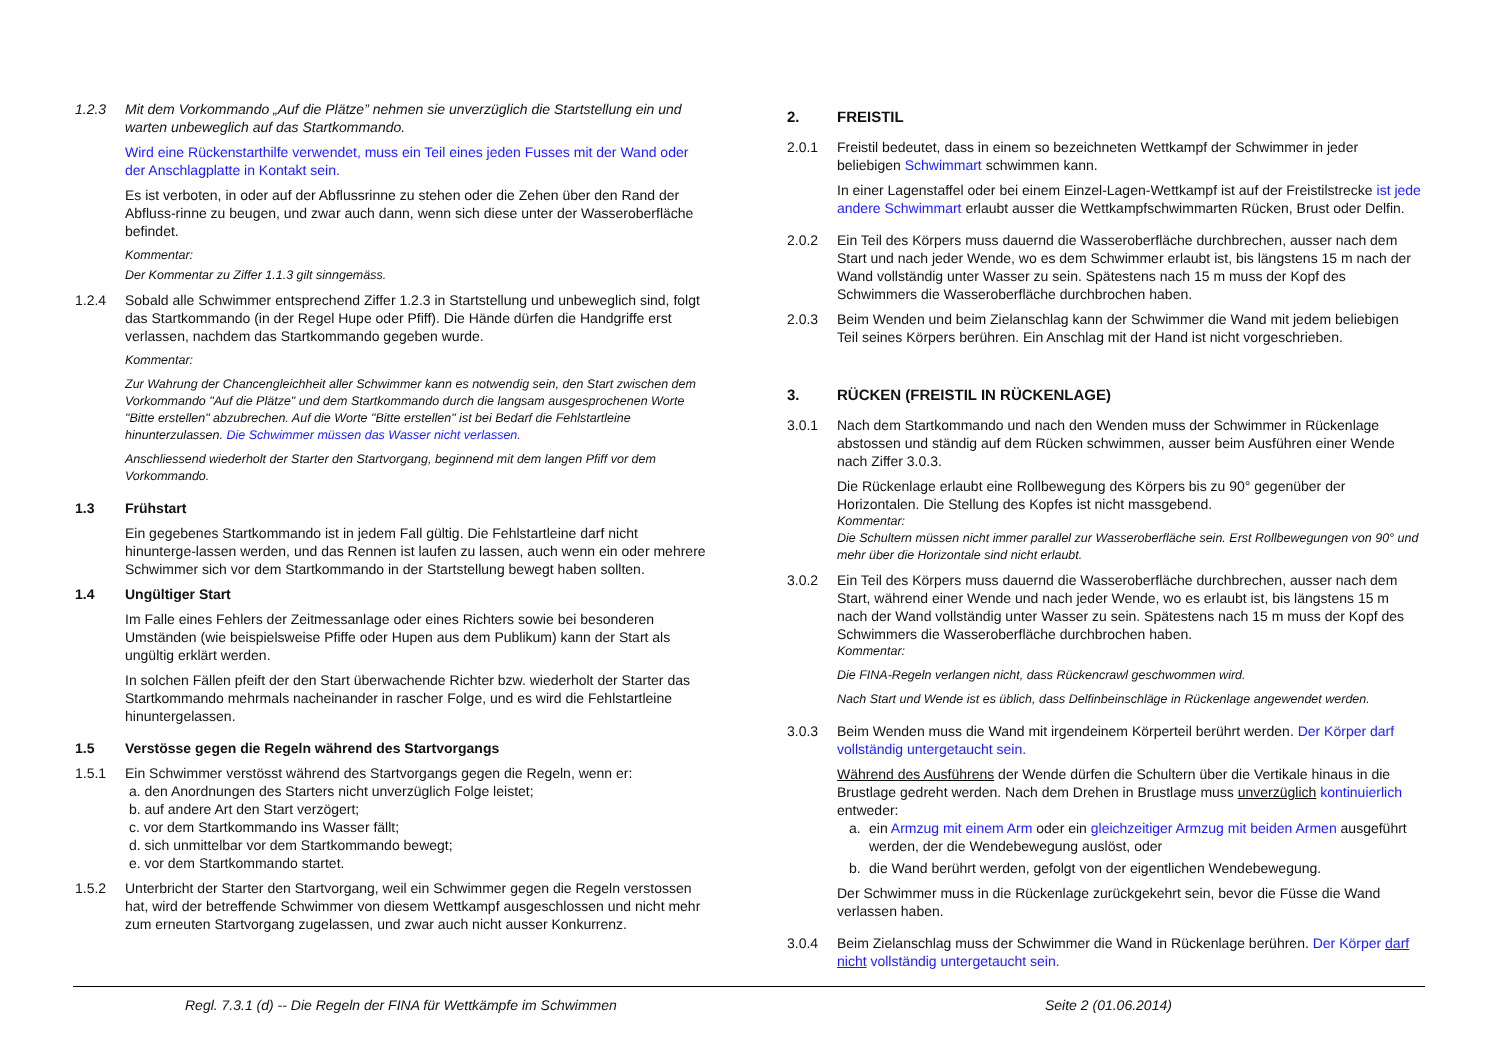1.2.3 Mit dem Vorkommando „Auf die Plätze” nehmen sie unverzüglich die Startstellung ein und warten unbeweglich auf das Startkommando.
Wird eine Rückenstarthilfe verwendet, muss ein Teil eines jeden Fusses mit der Wand oder der Anschlagplatte in Kontakt sein.
Es ist verboten, in oder auf der Abflussrinne zu stehen oder die Zehen über den Rand der Abfluss-rinne zu beugen, und zwar auch dann, wenn sich diese unter der Wasseroberfläche befindet.
Kommentar:
Der Kommentar zu Ziffer 1.1.3 gilt sinngemäss.
1.2.4 Sobald alle Schwimmer entsprechend Ziffer 1.2.3 in Startstellung und unbeweglich sind, folgt das Startkommando (in der Regel Hupe oder Pfiff). Die Hände dürfen die Handgriffe erst verlassen, nachdem das Startkommando gegeben wurde.
Kommentar:
Zur Wahrung der Chancengleichheit aller Schwimmer kann es notwendig sein, den Start zwischen dem Vorkommando "Auf die Plätze" und dem Startkommando durch die langsam ausgesprochenen Worte "Bitte erstellen" abzubrechen. Auf die Worte "Bitte erstellen" ist bei Bedarf die Fehlstartleine hinunterzulassen. Die Schwimmer müssen das Wasser nicht verlassen.
Anschliessend wiederholt der Starter den Startvorgang, beginnend mit dem langen Pfiff vor dem Vorkommando.
1.3 Frühstart
Ein gegebenes Startkommando ist in jedem Fall gültig. Die Fehlstartleine darf nicht hinunterge-lassen werden, und das Rennen ist laufen zu lassen, auch wenn ein oder mehrere Schwimmer sich vor dem Startkommando in der Startstellung bewegt haben sollten.
1.4 Ungültiger Start
Im Falle eines Fehlers der Zeitmessanlage oder eines Richters sowie bei besonderen Umständen (wie beispielsweise Pfiffe oder Hupen aus dem Publikum) kann der Start als ungültig erklärt werden.
In solchen Fällen pfeift der den Start überwachende Richter bzw. wiederholt der Starter das Startkommando mehrmals nacheinander in rascher Folge, und es wird die Fehlstartleine hinuntergelassen.
1.5 Verstösse gegen die Regeln während des Startvorgangs
1.5.1 Ein Schwimmer verstösst während des Startvorgangs gegen die Regeln, wenn er:
a. den Anordnungen des Starters nicht unverzüglich Folge leistet;
b. auf andere Art den Start verzögert;
c. vor dem Startkommando ins Wasser fällt;
d. sich unmittelbar vor dem Startkommando bewegt;
e. vor dem Startkommando startet.
1.5.2 Unterbricht der Starter den Startvorgang, weil ein Schwimmer gegen die Regeln verstossen hat, wird der betreffende Schwimmer von diesem Wettkampf ausgeschlossen und nicht mehr zum erneuten Startvorgang zugelassen, und zwar auch nicht ausser Konkurrenz.
2. FREISTIL
2.0.1 Freistil bedeutet, dass in einem so bezeichneten Wettkampf der Schwimmer in jeder beliebigen Schwimmart schwimmen kann.
In einer Lagenstaffel oder bei einem Einzel-Lagen-Wettkampf ist auf der Freistilstrecke ist jede andere Schwimmart erlaubt ausser die Wettkampfschwimmarten Rücken, Brust oder Delfin.
2.0.2 Ein Teil des Körpers muss dauernd die Wasseroberfläche durchbrechen, ausser nach dem Start und nach jeder Wende, wo es dem Schwimmer erlaubt ist, bis längstens 15 m nach der Wand vollständig unter Wasser zu sein. Spätestens nach 15 m muss der Kopf des Schwimmers die Wasseroberfläche durchbrochen haben.
2.0.3 Beim Wenden und beim Zielanschlag kann der Schwimmer die Wand mit jedem beliebigen Teil seines Körpers berühren. Ein Anschlag mit der Hand ist nicht vorgeschrieben.
3. RÜCKEN (FREISTIL IN RÜCKENLAGE)
3.0.1 Nach dem Startkommando und nach den Wenden muss der Schwimmer in Rückenlage abstossen und ständig auf dem Rücken schwimmen, ausser beim Ausführen einer Wende nach Ziffer 3.0.3.
Die Rückenlage erlaubt eine Rollbewegung des Körpers bis zu 90° gegenüber der Horizontalen. Die Stellung des Kopfes ist nicht massgebend.
Kommentar:
Die Schultern müssen nicht immer parallel zur Wasseroberfläche sein. Erst Rollbewegungen von 90° und mehr über die Horizontale sind nicht erlaubt.
3.0.2 Ein Teil des Körpers muss dauernd die Wasseroberfläche durchbrechen, ausser nach dem Start, während einer Wende und nach jeder Wende, wo es erlaubt ist, bis längstens 15 m nach der Wand vollständig unter Wasser zu sein. Spätestens nach 15 m muss der Kopf des Schwimmers die Wasseroberfläche durchbrochen haben.
Kommentar:
Die FINA-Regeln verlangen nicht, dass Rückencrawl geschwommen wird.
Nach Start und Wende ist es üblich, dass Delfinbeinschläge in Rückenlage angewendet werden.
3.0.3 Beim Wenden muss die Wand mit irgendeinem Körperteil berührt werden. Der Körper darf vollständig untergetaucht sein.
Während des Ausführens der Wende dürfen die Schultern über die Vertikale hinaus in die Brustlage gedreht werden. Nach dem Drehen in Brustlage muss unverzüglich kontinuierlich entweder:
a. ein Armzug mit einem Arm oder ein gleichzeitiger Armzug mit beiden Armen ausgeführt werden, der die Wendebewegung auslöst, oder
b. die Wand berührt werden, gefolgt von der eigentlichen Wendebewegung.
Der Schwimmer muss in die Rückenlage zurückgekehrt sein, bevor die Füsse die Wand verlassen haben.
3.0.4 Beim Zielanschlag muss der Schwimmer die Wand in Rückenlage berühren. Der Körper darf nicht vollständig untergetaucht sein.
Regl. 7.3.1 (d) -- Die Regeln der FINA für Wettkämpfe im Schwimmen
Seite 2 (01.06.2014)